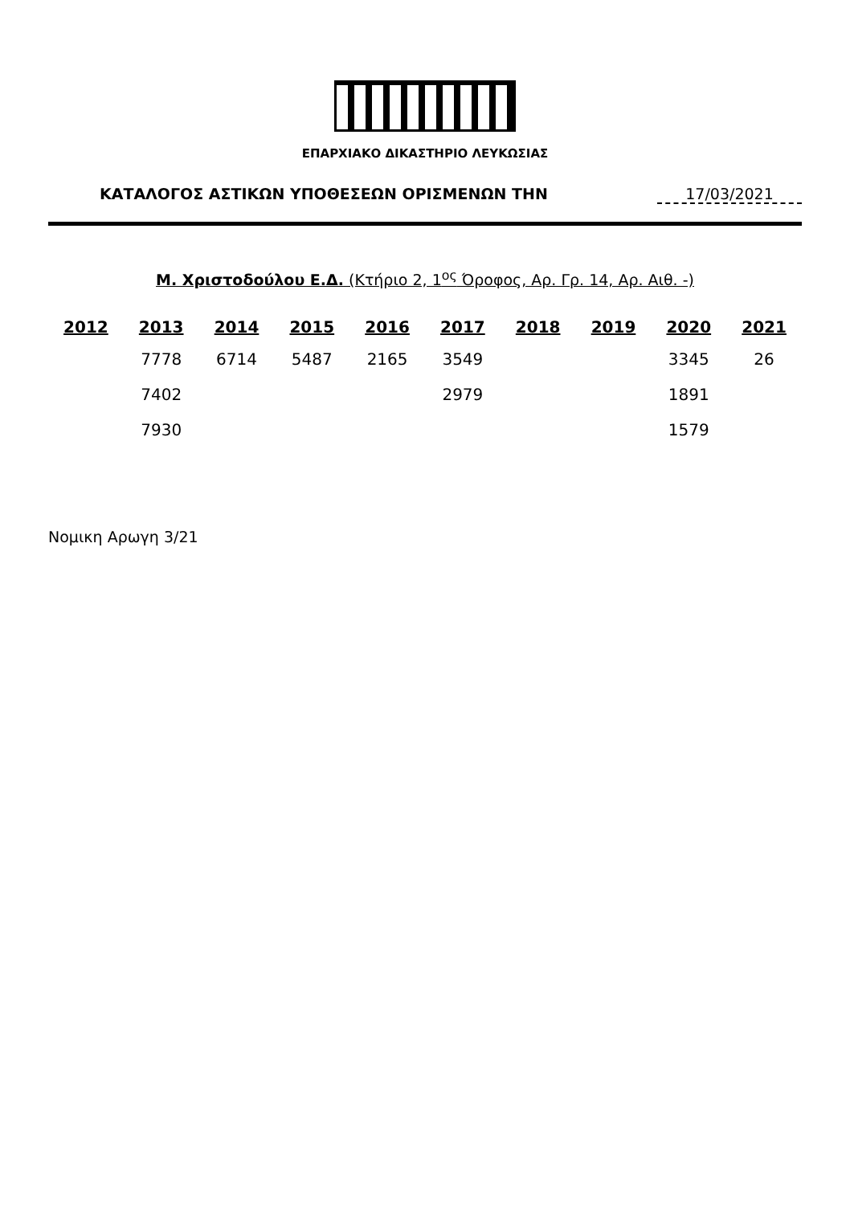ΕΠΑΡΧΙΑΚΟ ΔΙΚΑΣΤΗΡΙΟ ΛΕΥΚΩΣΙΑΣ
ΚΑΤΑΛΟΓΟΣ ΑΣΤΙΚΩΝ ΥΠΟΘΕΣΕΩΝ ΟΡΙΣΜΕΝΩΝ ΤΗΝ 17/03/2021
Μ. Χριστοδούλου Ε.Δ. (Κτήριο 2, 1<sup>ος</sup> Όροφος, Αρ. Γρ. 14, Αρ. Αιθ. -)
| 2012 | 2013 | 2014 | 2015 | 2016 | 2017 | 2018 | 2019 | 2020 | 2021 |
| --- | --- | --- | --- | --- | --- | --- | --- | --- | --- |
| | 7778 | 6714 | 5487 | 2165 | 3549 | | | 3345 | 26 |
| | 7402 | | | | 2979 | | | 1891 | |
| | 7930 | | | | | | | 1579 | |
Νομικη Αρωγη 3/21